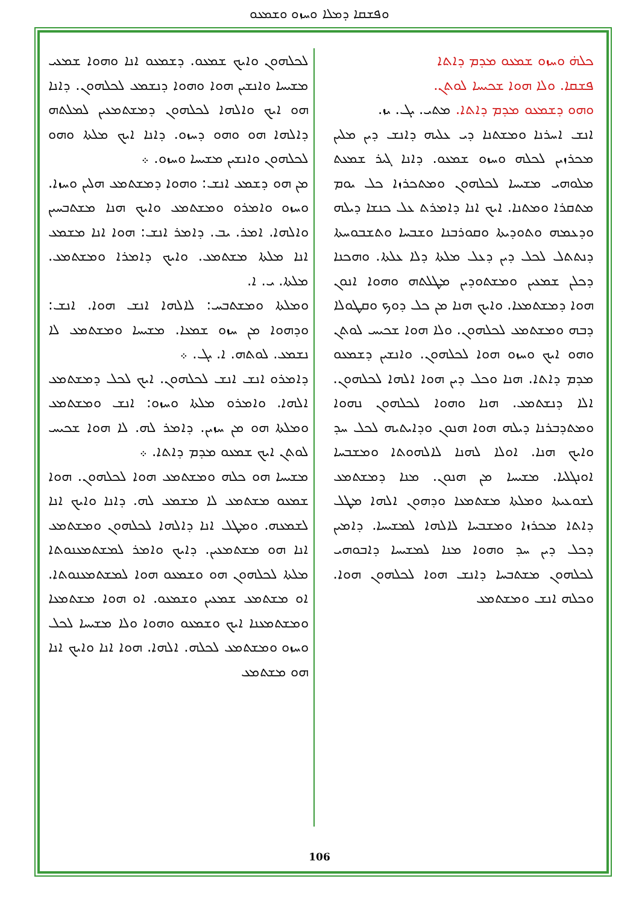ܘܦܫܩܐ ܕܡܠܐ ܘܚܙܘ ܘܫܡܥܘ
ܟܠܗ̇ ܘܚܙܘ ܫܡܥܘ ܡܕܡ ܕܐܬܐ
ܦܫܩܐ. ܘܠܐ ܗܘܐ ܫܟܝܚܐ ܠܘܬܢ.
ܘܗܘ ܕܫܡܥܘ ܡܕܡ ܕܐܬܐ. ܡܬܝ. ܝܓ. ܝܙ.
ܐܢܫ ܐܚܪܢܐ ܘܡܫܬܢܐ ܕܝ ܥܠܝܗ ܕܐܢܫ ܕܝܢ ܡܠܝܢ ܡܟܪܙܝܢ ܠܟܠܗ ܘܚܙܘ ܫܡܥܘ. ܕܐܢܐ ܓܝܪ ܫܡܥܬ ܡܠܘܗܝ ܡܫܝܚܐ ܠܟܠܗܘܢ ܘܡܬܟܪܙܐ ܟܠ ܝܘܡ ܡܬܩܪܐ ܘܡܬܢܐ. ܐܝܟ ܐܢܐ ܕܐܡܪܬ ܥܠ ܟܢܫܐ ܕܝܠܗ ܘܕܥܡܗ ܘܬܘܕܝܬܐ ܘܩܘܪܒܢܐ ܘܫܒܚܐ ܘܬܫܒܘܚܬܐ ܕܢܬܬܠ ܠܟܠ ܕܝܢ ܕܥܠ ܡܠܬܐ ܕܠܐ ܥܠܬܐ. ܘܗܟܢܐ ܕܟܠܢ ܫܡܥܝܢ ܘܡܫܬܘܕܝܢ ܡܛܠܬܗ ܘܗܘܐ ܐܢܘܢ ܗܘܐ ܕܡܫܬܡܥܐ. ܘܐܝܟ ܗܢܐ ܡܢ ܟܠ ܕܘܟ ܘܩܛܘܠܐ ܕܒܗ ܘܡܫܬܡܥ ܠܟܠܗܘܢ. ܘܠܐ ܗܘܐ ܫܟܝܚ ܠܘܬܢ ܘܗܘ ܐܝܟ ܘܚܙܘ ܗܘܐ ܠܟܠܗܘܢ. ܘܐܢܫܝܢ ܕܫܡܥܘ ܡܕܡ ܕܐܬܐ. ܗܢܐ ܘܟܠ ܕܝܢ ܗܘܐ ܐܠܗܐ ܠܟܠܗܘܢ. ܐܠܐ ܕܢܫܬܡܥ. ܗܢܐ ܘܗܘܐ ܠܟܠܗܘܢ ܢܗܘܐ ܘܡܬܕܒܪܢܐ ܕܝܠܗ ܗܘܐ ܗܢܘܢ ܘܕܐܝܬܝܗ ܠܟܠ ܚܕ ܘܐܝܟ ܗܢܐ. ܐܘܠܐ ܠܗܢܐ ܠܐܠܗܘܬܐ ܘܡܫܒܚܐ ܐܘܢܓܠܝܐ. ܡܫܝܚܐ ܡܢ ܗܢܘܢ. ܡܢܐ ܕܡܫܬܡܥ ܠܫܘܥܝܬܐ ܘܡܠܬܐ ܡܫܬܡܥܐ ܘܕܗܘܢ ܐܠܗܐ ܡܛܠ ܕܐܬܐ ܡܟܪܙܐ ܘܡܫܒܚܐ ܠܐܠܗܐ ܠܡܫܝܚܐ. ܕܐܡܝܢ ܕܟܠ ܕܝܢ ܚܕ ܘܗܘܐ ܡܢܐ ܠܡܫܝܚܐ ܕܐܒܘܗܝ ܠܟܠܗܘܢ ܡܫܬܒܚܐ ܕܐܢܫ ܗܘܐ ܠܟܠܗܘܢ ܗܘܐ. ܘܟܠܗ ܐܢܫ ܘܡܫܬܡܥ
ܠܟܠܗܘܢ ܘܐܝܟ ܫܡܥܘ. ܕܫܡܥܘ ܐܢܐ ܘܗܘܐ ܫܡܥܝ ܡܫܝܚܐ ܘܐܢܫܝܢ ܗܘܐ ܘܗܘܐ ܕܢܫܡܥ ܠܟܠܗܘܢ. ܕܐܢܐ ܗܘ ܐܝܟ ܘܐܠܗܐ ܠܟܠܗܘܢ ܕܡܫܬܡܥܝܢ ܠܡܠܬܗ ܕܐܠܗܐ ܗܘ ܘܗܘ ܕܚܙܘ. ܕܐܢܐ ܐܝܟ ܡܠܬܐ ܘܗܘ ܠܟܠܗܘܢ ܘܐܢܫܝܢ ܡܫܝܚܐ ܘܚܙܘ. ܀
ܡܢ ܗܘ ܕܫܡܥ ܐܢܫ: ܘܗܘܐ ܕܡܫܬܡܥ ܗܠܝܢ ܘܚܙܐ. ܘܚܙܘ ܘܐܡܪܘ ܘܡܫܬܡܥ ܘܐܝܟ ܗܢܐ ܡܫܬܒܚܝܢ ܘܐܠܗܐ. ܐܡܪ. ܝܒ. ܕܐܡܪ ܐܢܫ: ܗܘܐ ܐܢܐ ܡܫܡܥ ܐܢܐ ܡܠܬܐ ܡܫܬܡܥ. ܘܐܝܟ ܕܐܡܪܐ ܘܡܫܬܡܥ. ܡܠܬܐ. ܝ. ܐ.
ܘܡܠܬܐ ܘܡܫܬܒܚ: ܠܐܠܗܐ ܐܢܫ ܗܘܐ. ܐܢܫ: ܘܕܗܘܐ ܡܢ ܚܙܘ ܫܡܥܐ. ܡܫܝܚܐ ܘܡܫܬܡܥ ܠܐ ܢܫܡܥ. ܠܘܬܗ. ܐ. ܝܓ. ܀
ܕܐܡܪܘ ܐܢܫ ܐܢܫ ܠܟܠܗܘܢ. ܐܝܟ ܠܟܠ ܕܡܫܬܡܥ ܐܠܗܐ. ܘܐܡܪܘ ܡܠܬܐ ܘܚܙܘ: ܐܢܫ ܘܡܫܬܡܥ ܘܡܠܬܐ ܗܘ ܡܢ ܚܙܝܢ. ܕܐܡܪ ܠܗ. ܠܐ ܗܘܐ ܫܟܝܚ ܠܘܬܢ ܐܝܟ ܫܡܥܘ ܡܕܡ ܕܐܬܐ. ܀
ܡܫܝܚܐ ܗܘ ܟܠܗ ܘܡܫܬܡܥ ܗܘܐ ܠܟܠܗܘܢ. ܗܘܐ ܫܡܥܘ ܡܫܬܡܥ ܠܐ ܡܫܡܥ ܠܗ. ܕܐܢܐ ܘܐܝܟ ܐܢܐ ܠܫܡܥܗ. ܘܡܛܠ ܐܢܐ ܕܐܠܗܐ ܠܟܠܗܘܢ ܘܡܫܬܡܥ ܐܢܐ ܗܘ ܡܫܬܡܥܝܢ. ܕܐܝܟ ܘܐܡܪ ܠܡܫܬܡܥܢܘܬܐ ܡܠܬܐ ܠܟܠܗܘܢ ܗܘ ܘܫܡܥܘ ܗܘܐ ܠܡܫܬܡܥܢܘܬܐ. ܐܘ ܡܫܬܡܥ ܫܡܥܝܢ ܘܫܡܥܘ. ܐܘ ܗܘܐ ܡܫܬܡܥܐ ܘܡܫܬܡܥܢܐ ܐܝܟ ܘܫܡܥܘ ܘܗܘܐ ܘܠܐ ܡܫܝܚܐ ܠܟܠ ܘܚܙܘ ܘܡܫܬܡܥ ܠܟܠܗ. ܐܠܗܐ. ܗܘܐ ܐܢܐ ܘܐܝܟ ܐܢܐ ܗܘ ܡܫܬܡܥ
106